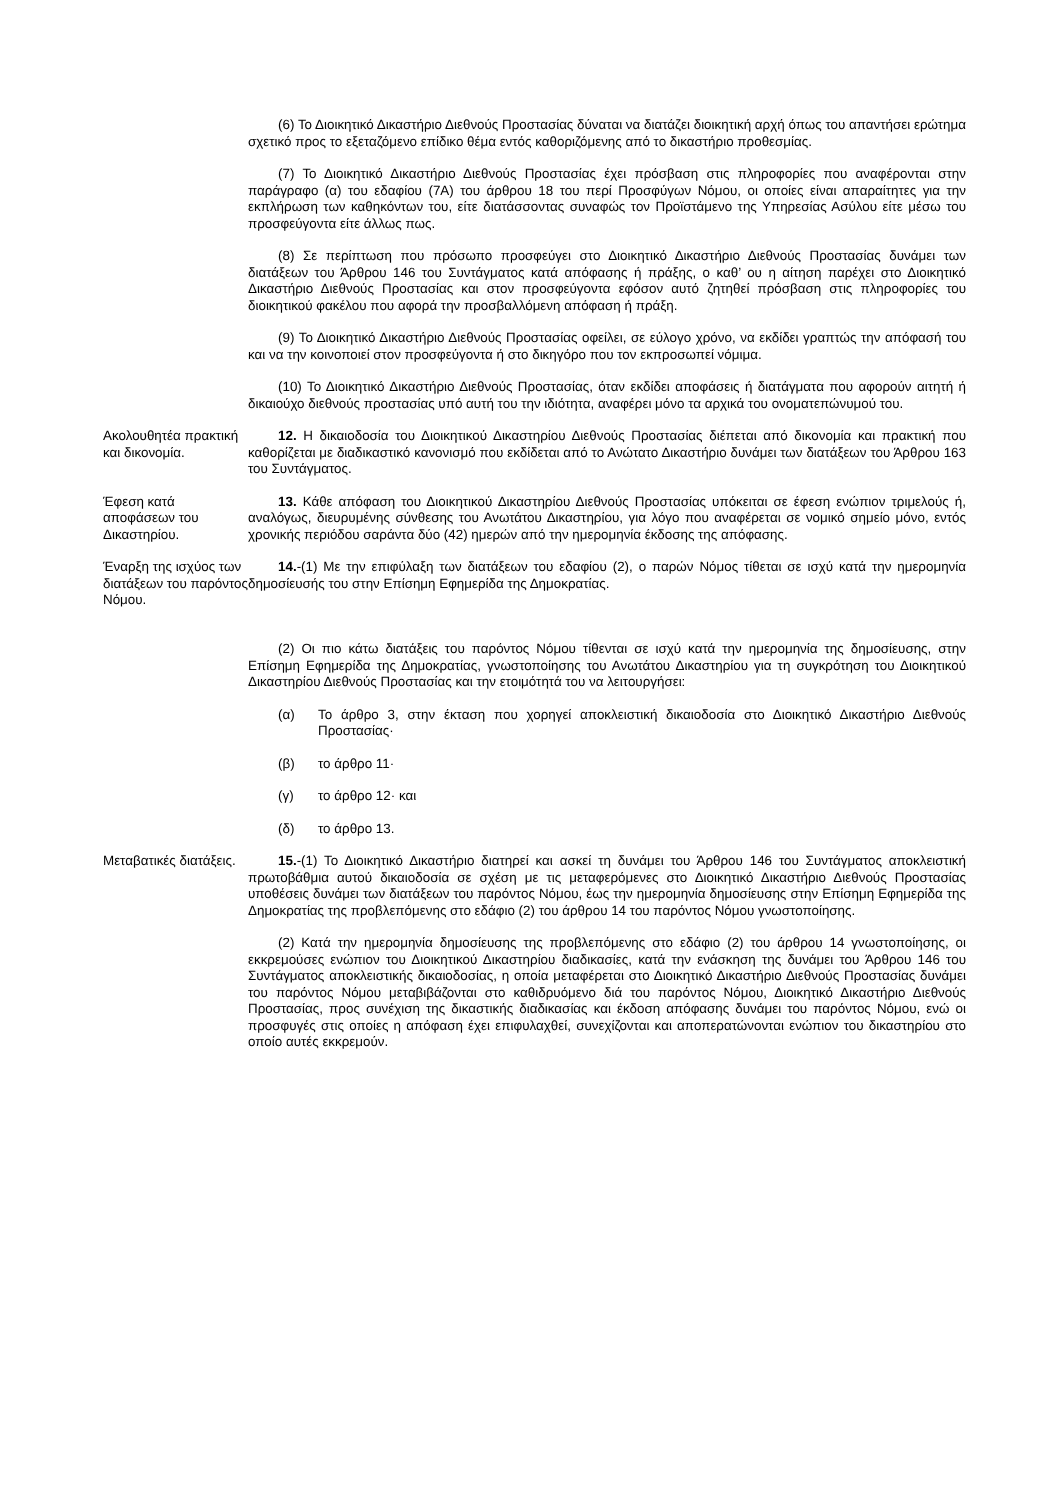(6) Το Διοικητικό Δικαστήριο Διεθνούς Προστασίας δύναται να διατάζει διοικητική αρχή όπως του απαντήσει ερώτημα σχετικό προς το εξεταζόμενο επίδικο θέμα εντός καθοριζόμενης από το δικαστήριο προθεσμίας.
(7) Το Διοικητικό Δικαστήριο Διεθνούς Προστασίας έχει πρόσβαση στις πληροφορίες που αναφέρονται στην παράγραφο (α) του εδαφίου (7Α) του άρθρου 18 του περί Προσφύγων Νόμου, οι οποίες είναι απαραίτητες για την εκπλήρωση των καθηκόντων του, είτε διατάσσοντας συναφώς τον Προϊστάμενο της Υπηρεσίας Ασύλου είτε μέσω του προσφεύγοντα είτε άλλως πως.
(8) Σε περίπτωση που πρόσωπο προσφεύγει στο Διοικητικό Δικαστήριο Διεθνούς Προστασίας δυνάμει των διατάξεων του Άρθρου 146 του Συντάγματος κατά απόφασης ή πράξης, ο καθ’ ου η αίτηση παρέχει στο Διοικητικό Δικαστήριο Διεθνούς Προστασίας και στον προσφεύγοντα εφόσον αυτό ζητηθεί πρόσβαση στις πληροφορίες του διοικητικού φακέλου που αφορά την προσβαλλόμενη απόφαση ή πράξη.
(9) Το Διοικητικό Δικαστήριο Διεθνούς Προστασίας οφείλει, σε εύλογο χρόνο, να εκδίδει γραπτώς την απόφασή του και να την κοινοποιεί στον προσφεύγοντα ή στο δικηγόρο που τον εκπροσωπεί νόμιμα.
(10) Το Διοικητικό Δικαστήριο Διεθνούς Προστασίας, όταν εκδίδει αποφάσεις ή διατάγματα που αφορούν αιτητή ή δικαιούχο διεθνούς προστασίας υπό αυτή του την ιδιότητα, αναφέρει μόνο τα αρχικά του ονοματεπώνυμού του.
Ακολουθητέα πρακτική και δικονομία.
12. Η δικαιοδοσία του Διοικητικού Δικαστηρίου Διεθνούς Προστασίας διέπεται από δικονομία και πρακτική που καθορίζεται με διαδικαστικό κανονισμό που εκδίδεται από το Ανώτατο Δικαστήριο δυνάμει των διατάξεων του Άρθρου 163 του Συντάγματος.
Έφεση κατά αποφάσεων του Δικαστηρίου.
13. Κάθε απόφαση του Διοικητικού Δικαστηρίου Διεθνούς Προστασίας υπόκειται σε έφεση ενώπιον τριμελούς ή, αναλόγως, διευρυμένης σύνθεσης του Ανωτάτου Δικαστηρίου, για λόγο που αναφέρεται σε νομικό σημείο μόνο, εντός χρονικής περιόδου σαράντα δύο (42) ημερών από την ημερομηνία έκδοσης της απόφασης.
Έναρξη της ισχύος των διατάξεων του παρόντος Νόμου.
14.-(1) Με την επιφύλαξη των διατάξεων του εδαφίου (2), ο παρών Νόμος τίθεται σε ισχύ κατά την ημερομηνία δημοσίευσής του στην Επίσημη Εφημερίδα της Δημοκρατίας.
(2) Οι πιο κάτω διατάξεις του παρόντος Νόμου τίθενται σε ισχύ κατά την ημερομηνία της δημοσίευσης, στην Επίσημη Εφημερίδα της Δημοκρατίας, γνωστοποίησης του Ανωτάτου Δικαστηρίου για τη συγκρότηση του Διοικητικού Δικαστηρίου Διεθνούς Προστασίας και την ετοιμότητά του να λειτουργήσει:
(α) Το άρθρο 3, στην έκταση που χορηγεί αποκλειστική δικαιοδοσία στο Διοικητικό Δικαστήριο Διεθνούς Προστασίας·
(β) το άρθρο 11·
(γ) το άρθρο 12· και
(δ) το άρθρο 13.
Μεταβατικές διατάξεις.
15.-(1) Το Διοικητικό Δικαστήριο διατηρεί και ασκεί τη δυνάμει του Άρθρου 146 του Συντάγματος αποκλειστική πρωτοβάθμια αυτού δικαιοδοσία σε σχέση με τις μεταφερόμενες στο Διοικητικό Δικαστήριο Διεθνούς Προστασίας υποθέσεις δυνάμει των διατάξεων του παρόντος Νόμου, έως την ημερομηνία δημοσίευσης στην Επίσημη Εφημερίδα της Δημοκρατίας της προβλεπόμενης στο εδάφιο (2) του άρθρου 14 του παρόντος Νόμου γνωστοποίησης.
(2) Κατά την ημερομηνία δημοσίευσης της προβλεπόμενης στο εδάφιο (2) του άρθρου 14 γνωστοποίησης, οι εκκρεμούσες ενώπιον του Διοικητικού Δικαστηρίου διαδικασίες, κατά την ενάσκηση της δυνάμει του Άρθρου 146 του Συντάγματος αποκλειστικής δικαιοδοσίας, η οποία μεταφέρεται στο Διοικητικό Δικαστήριο Διεθνούς Προστασίας δυνάμει του παρόντος Νόμου μεταβιβάζονται στο καθιδρυόμενο διά του παρόντος Νόμου, Διοικητικό Δικαστήριο Διεθνούς Προστασίας, προς συνέχιση της δικαστικής διαδικασίας και έκδοση απόφασης δυνάμει του παρόντος Νόμου, ενώ οι προσφυγές στις οποίες η απόφαση έχει επιφυλαχθεί, συνεχίζονται και αποπερατώνονται ενώπιον του δικαστηρίου στο οποίο αυτές εκκρεμούν.